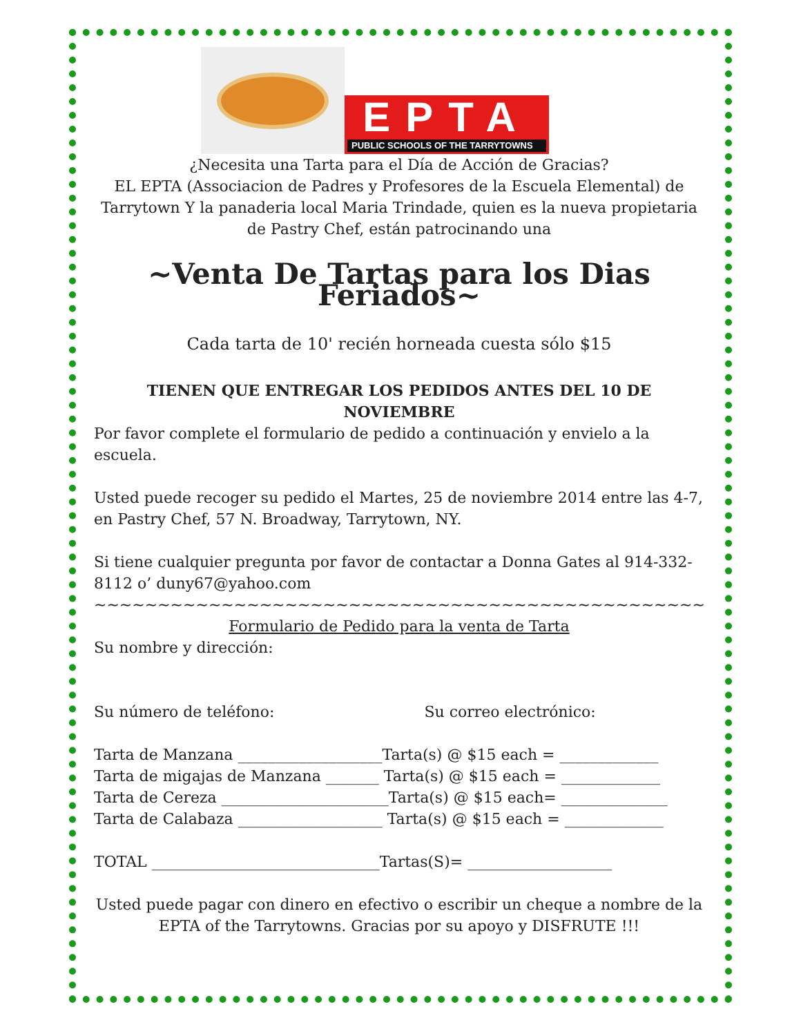EPTA
PUBLIC SCHOOLS OF THE TARRYTOWNS
¿Necesita una Tarta para el Día de Acción de Gracias?
EL EPTA (Associacion de Padres y Profesores de la Escuela Elemental) de Tarrytown Y la panaderia local Maria Trindade, quien es la nueva propietaria de Pastry Chef, están patrocinando una
~Venta De Tartas para los Dias Feriados~
Cada tarta de 10' recién horneada cuesta sólo $15
TIENEN QUE ENTREGAR LOS PEDIDOS ANTES DEL 10 DE NOVIEMBRE
Por favor complete el formulario de pedido a continuación y envielo a la escuela.
Usted puede recoger su pedido el Martes, 25 de noviembre 2014 entre las 4-7, en Pastry Chef, 57 N. Broadway, Tarrytown, NY.
Si tiene cualquier pregunta por favor de contactar a Donna Gates al 914-332-8112 o’ duny67@yahoo.com
~~~~~~~~~~~~~~~~~~~~~~~~~~~~~~~~~~~~~~~~~~~~~~~~
Formulario de Pedido para la venta de Tarta
Su nombre y dirección:
Su número de teléfono: Su correo electrónico:
Tarta de Manzana ___________________Tarta(s) @ $15 each = _____________
Tarta de migajas de Manzana _______ Tarta(s) @ $15 each = _____________
Tarta de Cereza ______________________Tarta(s) @ $15 each= ______________
Tarta de Calabaza ___________________ Tarta(s) @ $15 each = _____________
TOTAL ______________________________Tartas(S)= ___________________
Usted puede pagar con dinero en efectivo o escribir un cheque a nombre de la EPTA of the Tarrytowns. Gracias por su apoyo y DISFRUTE !!!